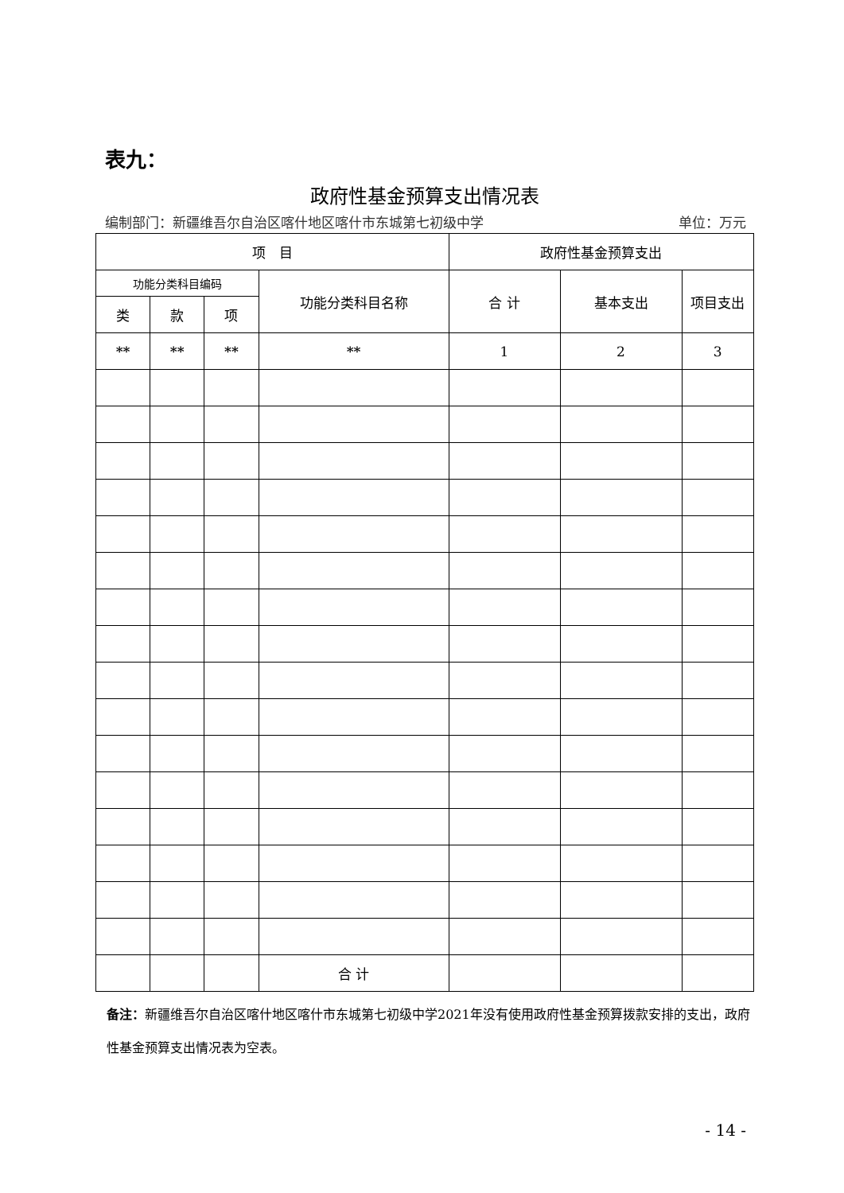表九：
政府性基金预算支出情况表
编制部门：新疆维吾尔自治区喀什地区喀什市东城第七初级中学 单位：万元
| 项 目 | | | | 政府性基金预算支出 | | |
| --- | --- | --- | --- | --- | --- | --- |
| 功能分类科目编码 | | | 功能分类科目名称 | 合 计 | 基本支出 | 项目支出 |
| 类 | 款 | 项 | | | | |
| ** | ** | ** | ** | 1 | 2 | 3 |
| | | | 合 计 | | | |
备注：新疆维吾尔自治区喀什地区喀什市东城第七初级中学2021年没有使用政府性基金预算拨款安排的支出，政府性基金预算支出情况表为空表。
- 14 -